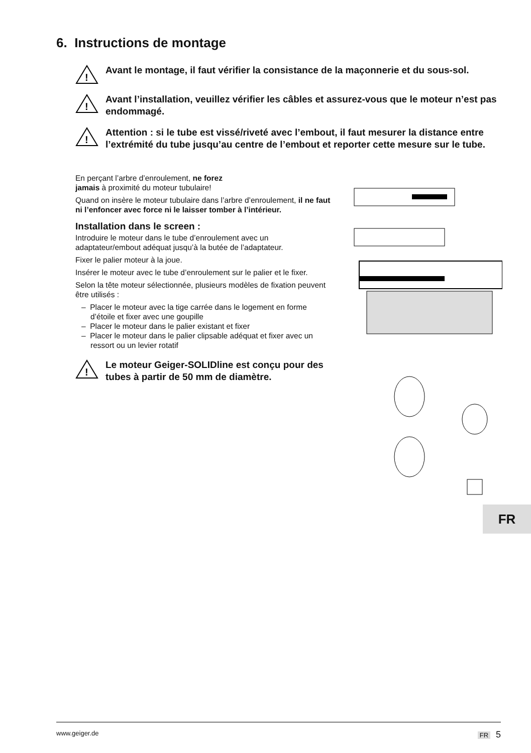6. Instructions de montage
!
Avant le montage, il faut vérifier la consistance de la maçonnerie et du sous-sol.
!
Avant l’installation, veuillez vérifier les câbles et assurez-vous que le moteur n’est pas endommagé.
!
Attention : si le tube est vissé/riveté avec l’embout, il faut mesurer la distance entre l’extrémité du tube jusqu’au centre de l’embout et reporter cette mesure sur le tube.
En perçant l’arbre d’enroulement, ne forez
jamais à proximité du moteur tubulaire!
Quand on insère le moteur tubulaire dans l’arbre d’enroulement, il ne faut ni l’enfoncer avec force ni le laisser tomber à l’intérieur.
Installation dans le screen :
Introduire le moteur dans le tube d’enroulement avec un adaptateur/embout adéquat jusqu’à la butée de l’adaptateur.
Fixer le palier moteur à la joue.
Insérer le moteur avec le tube d’enroulement sur le palier et le fixer.
Selon la tête moteur sélectionnée, plusieurs modèles de fixation peuvent être utilisés :
– Placer le moteur avec la tige carrée dans le logement en forme d’étoile et fixer avec une goupille
– Placer le moteur dans le palier existant et fixer
– Placer le moteur dans le palier clipsable adéquat et fixer avec un ressort ou un levier rotatif
!
Le moteur Geiger-SOLIDline est conçu pour des tubes à partir de 50 mm de diamètre.
FR
www.geiger.de FR 5